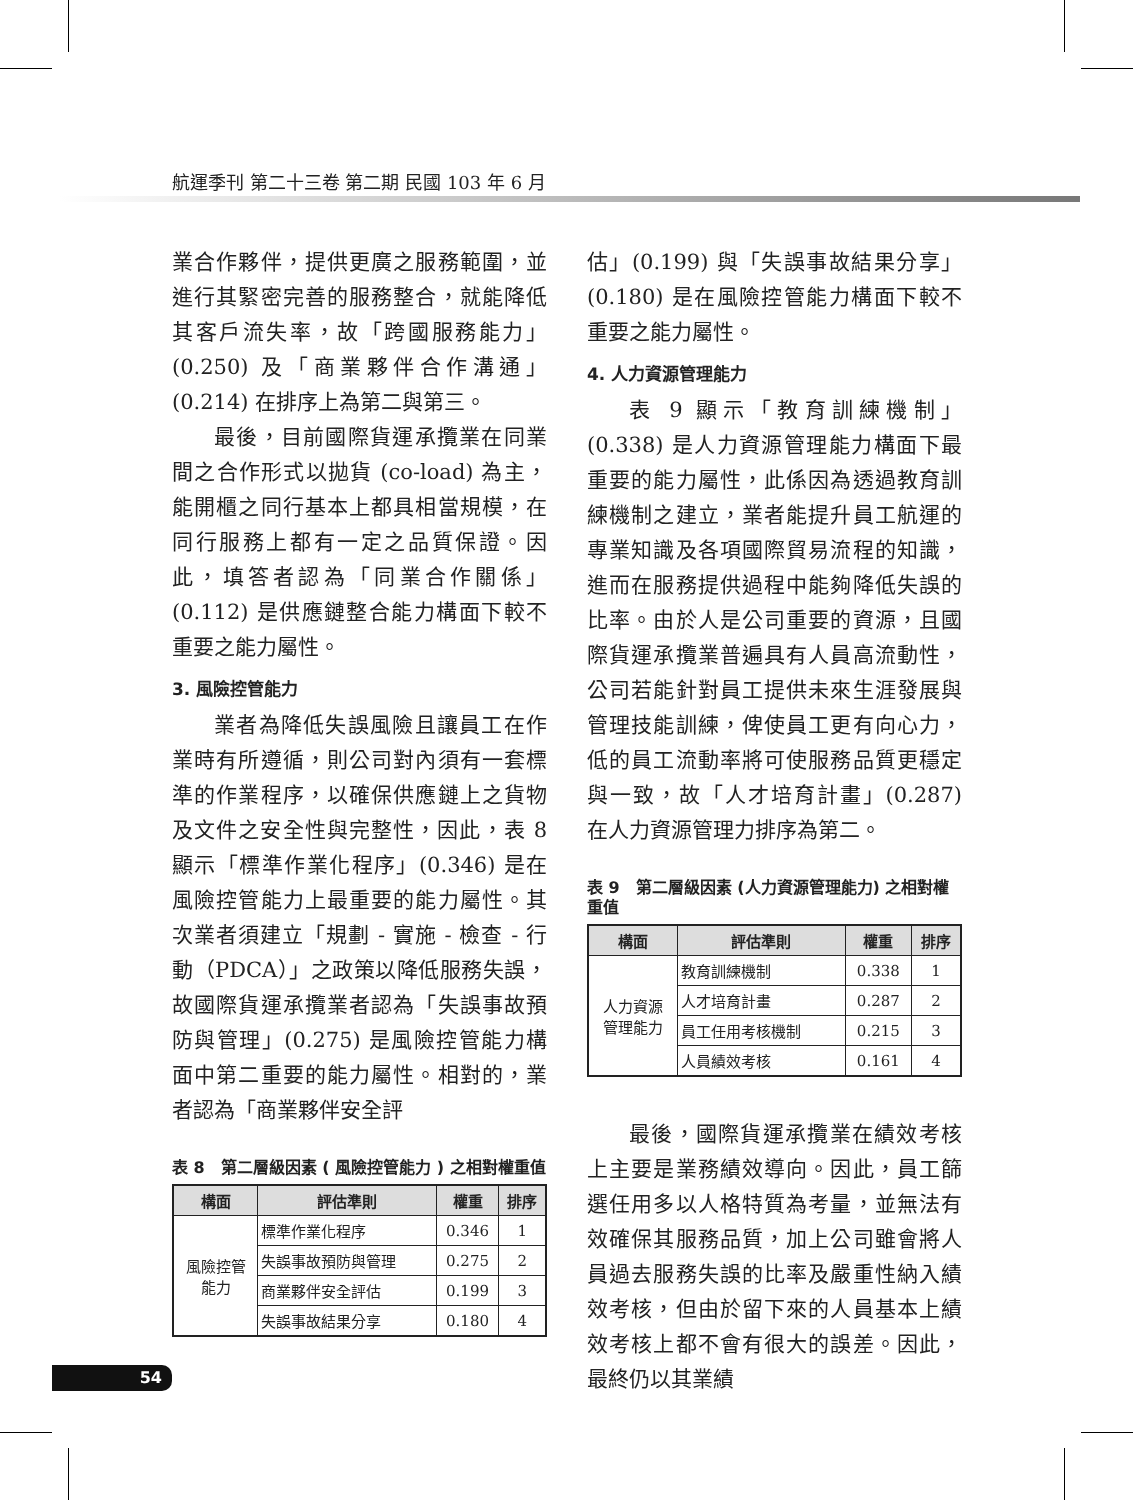航運季刊 第二十三卷 第二期 民國 103 年 6 月
業合作夥伴，提供更廣之服務範圍，並進行其緊密完善的服務整合，就能降低其客戶流失率，故「跨國服務能力」(0.250) 及「商業夥伴合作溝通」(0.214) 在排序上為第二與第三。
最後，目前國際貨運承攬業在同業間之合作形式以拋貨 (co-load) 為主，能開櫃之同行基本上都具相當規模，在同行服務上都有一定之品質保證。因此，填答者認為「同業合作關係」(0.112) 是供應鏈整合能力構面下較不重要之能力屬性。
3. 風險控管能力
業者為降低失誤風險且讓員工在作業時有所遵循，則公司對內須有一套標準的作業程序，以確保供應鏈上之貨物及文件之安全性與完整性，因此，表 8 顯示「標準作業化程序」(0.346) 是在風險控管能力上最重要的能力屬性。其次業者須建立「規劃 - 實施 - 檢查 - 行動（PDCA）」之政策以降低服務失誤，故國際貨運承攬業者認為「失誤事故預防與管理」(0.275) 是風險控管能力構面中第二重要的能力屬性。相對的，業者認為「商業夥伴安全評
表 8　第二層級因素 ( 風險控管能力 ) 之相對權重值
| 構面 | 評估準則 | 權重 | 排序 |
| --- | --- | --- | --- |
| 風險控管 能力 | 標準作業化程序 | 0.346 | 1 |
| | 失誤事故預防與管理 | 0.275 | 2 |
| | 商業夥伴安全評估 | 0.199 | 3 |
| | 失誤事故結果分享 | 0.180 | 4 |
估」(0.199) 與「失誤事故結果分享」(0.180) 是在風險控管能力構面下較不重要之能力屬性。
4. 人力資源管理能力
表 9 顯示「教育訓練機制」(0.338) 是人力資源管理能力構面下最重要的能力屬性，此係因為透過教育訓練機制之建立，業者能提升員工航運的專業知識及各項國際貿易流程的知識，進而在服務提供過程中能夠降低失誤的比率。由於人是公司重要的資源，且國際貨運承攬業普遍具有人員高流動性，公司若能針對員工提供未來生涯發展與管理技能訓練，俾使員工更有向心力，低的員工流動率將可使服務品質更穩定與一致，故「人才培育計畫」(0.287) 在人力資源管理力排序為第二。
表 9　第二層級因素 (人力資源管理能力) 之相對權重值
| 構面 | 評估準則 | 權重 | 排序 |
| --- | --- | --- | --- |
| 人力資源 管理能力 | 教育訓練機制 | 0.338 | 1 |
| | 人才培育計畫 | 0.287 | 2 |
| | 員工任用考核機制 | 0.215 | 3 |
| | 人員績效考核 | 0.161 | 4 |
最後，國際貨運承攬業在績效考核上主要是業務績效導向。因此，員工篩選任用多以人格特質為考量，並無法有效確保其服務品質，加上公司雖會將人員過去服務失誤的比率及嚴重性納入績效考核，但由於留下來的人員基本上績效考核上都不會有很大的誤差。因此，最終仍以其業績
54